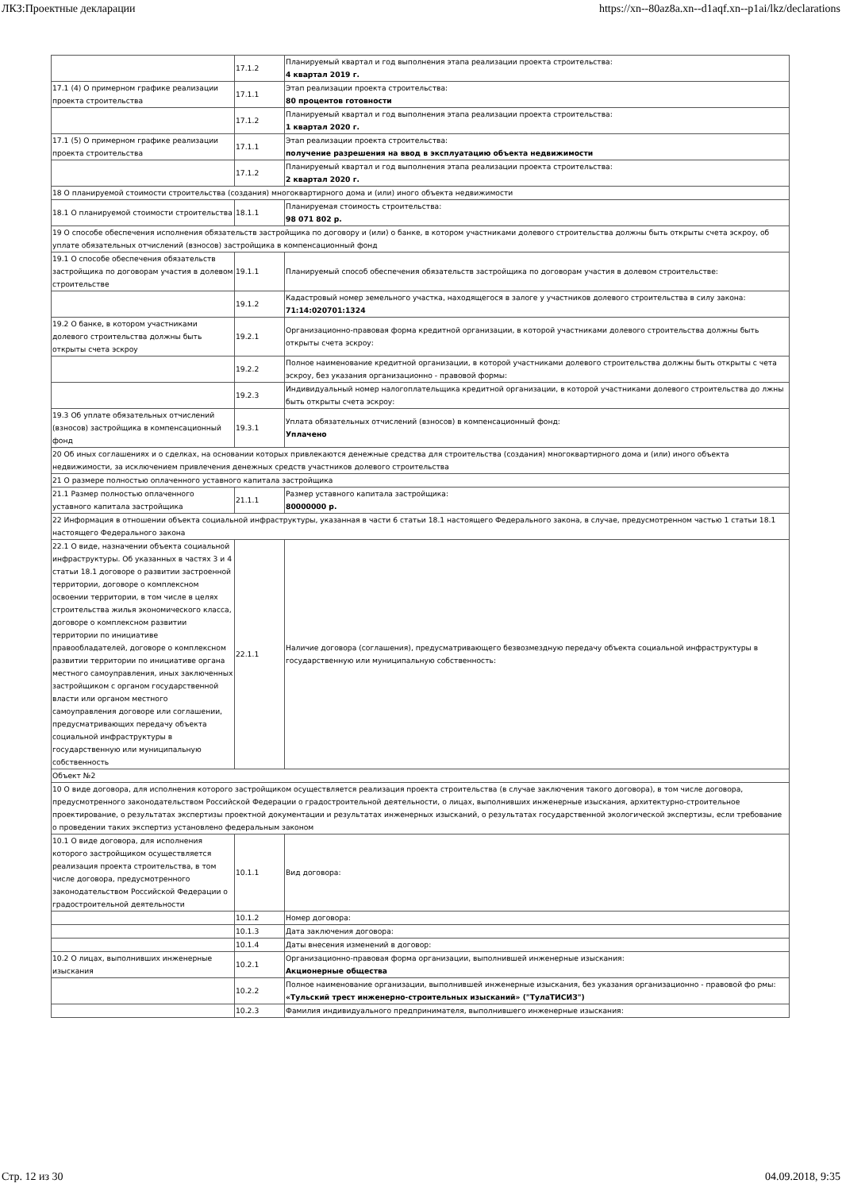ЛКЗ:Проектные декларации https://xn--80az8a.xn--d1aqf.xn--p1ai/lkz/declarations
| | 17.1.2 | Планируемый квартал и год выполнения этапа реализации проекта строительства: 4 квартал 2019 г. |
| 17.1 (4) О примерном графике реализации проекта строительства | 17.1.1 | Этап реализации проекта строительства: 80 процентов готовности |
| | 17.1.2 | Планируемый квартал и год выполнения этапа реализации проекта строительства: 1 квартал 2020 г. |
| 17.1 (5) О примерном графике реализации проекта строительства | 17.1.1 | Этап реализации проекта строительства: получение разрешения на ввод в эксплуатацию объекта недвижимости |
| | 17.1.2 | Планируемый квартал и год выполнения этапа реализации проекта строительства: 2 квартал 2020 г. |
| 18 О планируемой стоимости строительства (создания) многоквартирного дома и (или) иного объекта недвижимости | | |
| 18.1 О планируемой стоимости строительства | 18.1.1 | Планируемая стоимость строительства: 98 071 802 р. |
| 19 О способе обеспечения исполнения обязательств застройщика по договору и (или) о банке, в котором участниками долевого строительства должны быть открыты счета эскроу, об уплате обязательных отчислений (взносов) застройщика в компенсационный фонд | | |
| 19.1 О способе обеспечения обязательств застройщика по договорам участия в долевом строительстве | 19.1.1 | Планируемый способ обеспечения обязательств застройщика по договорам участия в долевом строительстве: |
| | 19.1.2 | Кадастровый номер земельного участка, находящегося в залоге у участников долевого строительства в силу закона: 71:14:020701:1324 |
| 19.2 О банке, в котором участниками долевого строительства должны быть открыты счета эскроу | 19.2.1 | Организационно-правовая форма кредитной организации, в которой участниками долевого строительства должны быть открыты счета эскроу: |
| | 19.2.2 | Полное наименование кредитной организации, в которой участниками долевого строительства должны быть открыты с чета эскроу, без указания организационно - правовой формы: |
| | 19.2.3 | Индивидуальный номер налогоплательщика кредитной организации, в которой участниками долевого строительства до лжны быть открыты счета эскроу: |
| 19.3 Об уплате обязательных отчислений (взносов) застройщика в компенсационный фонд | 19.3.1 | Уплата обязательных отчислений (взносов) в компенсационный фонд: Уплачено |
| 20 Об иных соглашениях и о сделках, на основании которых привлекаются денежные средства для строительства (создания) многоквартирного дома и (или) иного объекта недвижимости, за исключением привлечения денежных средств участников долевого строительства | | |
| 21 О размере полностью оплаченного уставного капитала застройщика | | |
| 21.1 Размер полностью оплаченного уставного капитала застройщика | 21.1.1 | Размер уставного капитала застройщика: 80000000 р. |
| 22 Информация в отношении объекта социальной инфраструктуры, указанная в части 6 статьи 18.1 настоящего Федерального закона, в случае, предусмотренном частью 1 статьи 18.1 настоящего Федерального закона | | |
| 22.1 О виде, назначении объекта социальной инфраструктуры. Об указанных в частях 3 и 4 статьи 18.1 договоре о развитии застроенной территории, договоре о комплексном освоении территории, в том числе в целях строительства жилья экономического класса, договоре о комплексном развитии территории по инициативе правообладателей, договоре о комплексном развитии территории по инициативе органа местного самоуправления, иных заключенных застройщиком с органом государственной власти или органом местного самоуправления договоре или соглашении, предусматривающих передачу объекта социальной инфраструктуры в государственную или муниципальную собственность | 22.1.1 | Наличие договора (соглашения), предусматривающего безвозмездную передачу объекта социальной инфраструктуры в государственную или муниципальную собственность: |
| Объект №2 | | |
| 10 О виде договора, для исполнения которого застройщиком осуществляется реализация проекта строительства (в случае заключения такого договора), в том числе договора, предусмотренного законодательством Российской Федерации о градостроительной деятельности, о лицах, выполнивших инженерные изыскания, архитектурно-строительное проектирование, о результатах экспертизы проектной документации и результатах инженерных изысканий, о результатах государственной экологической экспертизы, если требование о проведении таких экспертиз установлено федеральным законом | | |
| 10.1 О виде договора, для исполнения которого застройщиком осуществляется реализация проекта строительства, в том числе договора, предусмотренного законодательством Российской Федерации о градостроительной деятельности | 10.1.1 | Вид договора: |
| | 10.1.2 | Номер договора: |
| | 10.1.3 | Дата заключения договора: |
| | 10.1.4 | Даты внесения изменений в договор: |
| 10.2 О лицах, выполнивших инженерные изыскания | 10.2.1 | Организационно-правовая форма организации, выполнившей инженерные изыскания: Акционерные общества |
| | 10.2.2 | Полное наименование организации, выполнившей инженерные изыскания, без указания организационно - правовой фо рмы: «Тульский трест инженерно-строительных изысканий» ("ТулаТИСИЗ") |
| | 10.2.3 | Фамилия индивидуального предпринимателя, выполнившего инженерные изыскания: |
Стр. 12 из 30 04.09.2018, 9:35